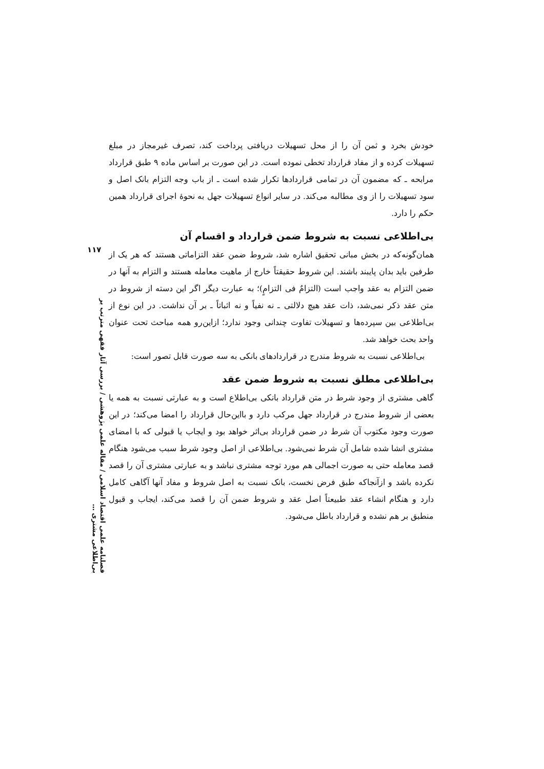۱۱۷
خودش بخرد و ثمن آن را از محل تسهیلات دریافتی پرداخت کند، تصرف غیرمجاز در مبلغ تسهیلات کرده و از مفاد قرارداد تخطی نموده است. در این صورت بر اساس ماده ۹ طبق قرارداد مرابحه ـ که مضمون آن در تمامی قراردادها تکرار شده است ـ از باب وجه التزام بانک اصل و سود تسهیلات را از وی مطالبه می‌کند. در سایر انواع تسهیلات جهل به نحوۀ اجرای قرارداد همین حکم را دارد.
بی‌اطلاعی نسبت به شروط ضمن قرارداد و اقسام آن
همان‌گونه‌که در بخش مبانی تحقیق اشاره شد، شروط ضمن عقد التزاماتی هستند که هر یک از طرفین باید بدان پایبند باشند. این شروط حقیقتاً خارج از ماهیت معامله هستند و التزام به آنها در ضمن التزام به عقد واجب است (التزامٌ فی التزامٍ)؛ به عبارت دیگر اگر این دسته از شروط در متن عقد ذکر نمی‌شد، ذات عقد هیچ دلالتی ـ نه نفیاً و نه اثباتاً ـ بر آن نداشت. در این نوع از بی‌اطلاعی بین سپرده‌ها و تسهیلات تفاوت چندانی وجود ندارد؛ ازاین‌رو همه مباحث تحت عنوان واحد بحث خواهد شد.
بی‌اطلاعی نسبت به شروط مندرج در قراردادهای بانکی به سه صورت قابل تصور است:
بی‌اطلاعی مطلق نسبت به شروط ضمن عقد
گاهی مشتری از وجود شرط در متن قرارداد بانکی بی‌اطلاع است و به عبارتی نسبت به همه یا بعضی از شروط مندرج در قرارداد جهل مرکب دارد و بااین‌حال قرارداد را امضا می‌کند؛ در این صورت وجود مکتوب آن شرط در ضمن قرارداد بی‌اثر خواهد بود و ایجاب یا قبولی که با امضای مشتری انشا شده شامل آن شرط نمی‌شود. بی‌اطلاعی از اصل وجود شرط سبب می‌شود هنگام قصد معامله حتی به صورت اجمالی هم مورد توجه مشتری نباشد و به عبارتی مشتری آن را قصد نکرده باشد و ازآنجاکه طبق فرض نخست، بانک نسبت به اصل شروط و مفاد آنها آگاهی کامل دارد و هنگام انشاء عقد طبیعتاً اصل عقد و شروط ضمن آن را قصد می‌کند، ایجاب و قبول منطبق بر هم نشده و قرارداد باطل می‌شود.
فصلنامه علمی اقتصاد اسلامی / مقاله علمی پژوهشی / بررسی آثار فقهی مترتب بر بی‌اطلاعی مشتری …